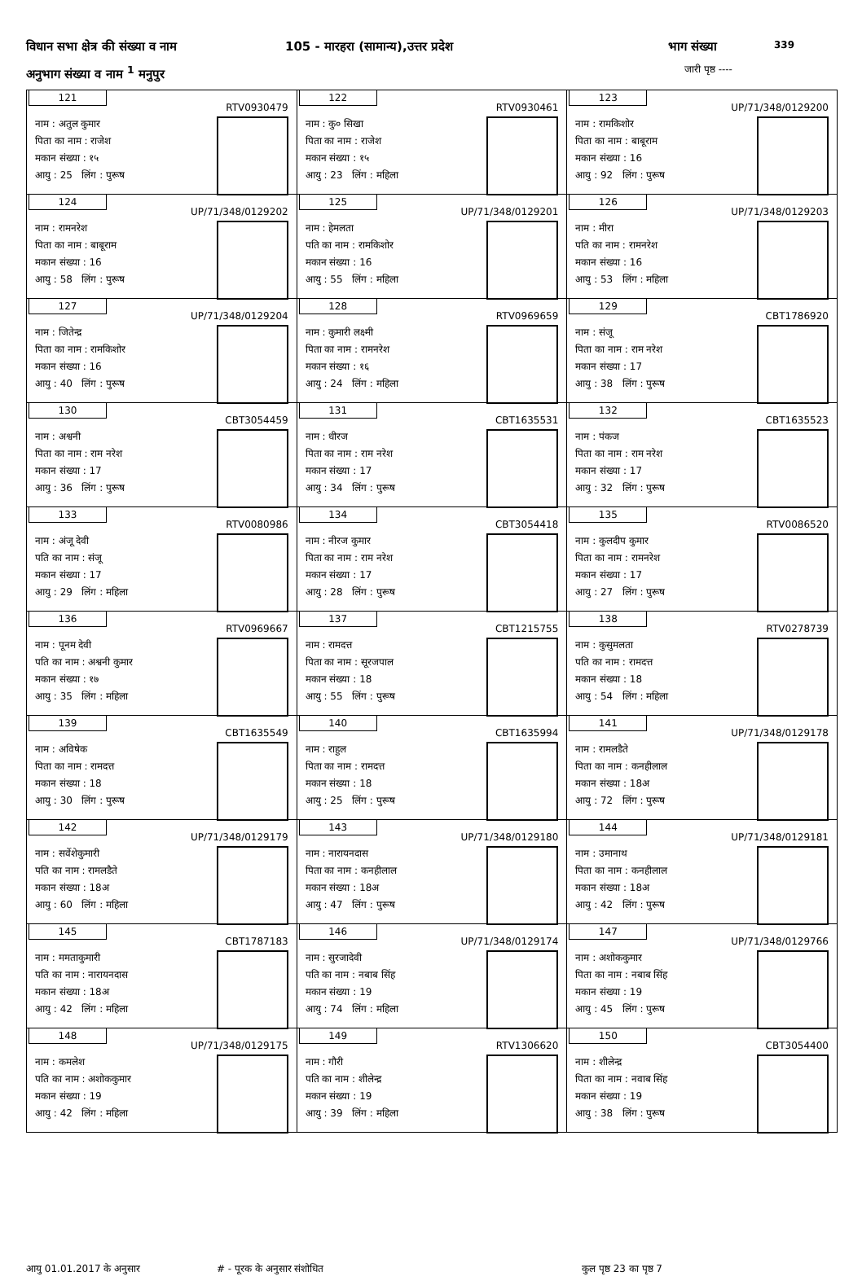विधान सभा क्षेत्र की संख्या व नाम 105 - मारहरा (सामान्य),उत्तर प्रदेश भाग संख्या 339
अनुभाग संख्या व नाम <sup>1</sup> मनुपुर जारी पृष्ठ ----
| 121 RTV0930479 नाम : अतुल कुमार पिता का नाम : राजेश मकान संख्या : १५ आयु : 25 लिंग : पुरूष | 122 RTV0930461 नाम : कु० सिखा पिता का नाम : राजेश मकान संख्या : १५ आयु : 23 लिंग : महिला | 123 UP/71/348/0129200 नाम : रामकिशोर पिता का नाम : बाबूराम मकान संख्या : 16 आयु : 92 लिंग : पुरूष |
| 124 UP/71/348/0129202 नाम : रामनरेश पिता का नाम : बाबूराम मकान संख्या : 16 आयु : 58 लिंग : पुरूष | 125 UP/71/348/0129201 नाम : हेमलता पति का नाम : रामकिशोर मकान संख्या : 16 आयु : 55 लिंग : महिला | 126 UP/71/348/0129203 नाम : मीरा पति का नाम : रामनरेश मकान संख्या : 16 आयु : 53 लिंग : महिला |
| 127 UP/71/348/0129204 नाम : जितेन्द्र पिता का नाम : रामकिशोर मकान संख्या : 16 आयु : 40 लिंग : पुरूष | 128 RTV0969659 नाम : कुमारी लक्ष्मी पिता का नाम : रामनरेश मकान संख्या : १६ आयु : 24 लिंग : महिला | 129 CBT1786920 नाम : संजू पिता का नाम : राम नरेश मकान संख्या : 17 आयु : 38 लिंग : पुरूष |
| 130 CBT3054459 नाम : अश्वनी पिता का नाम : राम नरेश मकान संख्या : 17 आयु : 36 लिंग : पुरूष | 131 CBT1635531 नाम : धीरज पिता का नाम : राम नरेश मकान संख्या : 17 आयु : 34 लिंग : पुरूष | 132 CBT1635523 नाम : पंकज पिता का नाम : राम नरेश मकान संख्या : 17 आयु : 32 लिंग : पुरूष |
| 133 RTV0080986 नाम : अंजू देवी पति का नाम : संजू मकान संख्या : 17 आयु : 29 लिंग : महिला | 134 CBT3054418 नाम : नीरज कुमार पिता का नाम : राम नरेश मकान संख्या : 17 आयु : 28 लिंग : पुरूष | 135 RTV0086520 नाम : कुलदीप कुमार पिता का नाम : रामनरेश मकान संख्या : 17 आयु : 27 लिंग : पुरूष |
| 136 RTV0969667 नाम : पूनम देवी पति का नाम : अश्वनी कुमार मकान संख्या : १७ आयु : 35 लिंग : महिला | 137 CBT1215755 नाम : रामदत्त पिता का नाम : सूरजपाल मकान संख्या : 18 आयु : 55 लिंग : पुरूष | 138 RTV0278739 नाम : कुसुमलता पति का नाम : रामदत्त मकान संख्या : 18 आयु : 54 लिंग : महिला |
| 139 CBT1635549 नाम : अविषेक पिता का नाम : रामदत्त मकान संख्या : 18 आयु : 30 लिंग : पुरूष | 140 CBT1635994 नाम : राहुल पिता का नाम : रामदत्त मकान संख्या : 18 आयु : 25 लिंग : पुरूष | 141 UP/71/348/0129178 नाम : रामलडैते पिता का नाम : कनहीलाल मकान संख्या : 18अ आयु : 72 लिंग : पुरूष |
| 142 UP/71/348/0129179 नाम : सर्वेशेकुमारी पति का नाम : रामलडैते मकान संख्या : 18अ आयु : 60 लिंग : महिला | 143 UP/71/348/0129180 नाम : नारायनदास पिता का नाम : कनहीलाल मकान संख्या : 18अ आयु : 47 लिंग : पुरूष | 144 UP/71/348/0129181 नाम : उमानाथ पिता का नाम : कनहीलाल मकान संख्या : 18अ आयु : 42 लिंग : पुरूष |
| 145 CBT1787183 नाम : ममताकुमारी पति का नाम : नारायनदास मकान संख्या : 18अ आयु : 42 लिंग : महिला | 146 UP/71/348/0129174 नाम : सुरजादेवी पति का नाम : नबाब सिंह मकान संख्या : 19 आयु : 74 लिंग : महिला | 147 UP/71/348/0129766 नाम : अशोककुमार पिता का नाम : नबाब सिंह मकान संख्या : 19 आयु : 45 लिंग : पुरूष |
| 148 UP/71/348/0129175 नाम : कमलेश पति का नाम : अशोककुमार मकान संख्या : 19 आयु : 42 लिंग : महिला | 149 RTV1306620 नाम : गौरी पति का नाम : शीलेन्द्र मकान संख्या : 19 आयु : 39 लिंग : महिला | 150 CBT3054400 नाम : शीलेन्द्र पिता का नाम : नवाब सिंह मकान संख्या : 19 आयु : 38 लिंग : पुरूष |
आयु 01.01.2017 के अनुसार # - पूरक के अनुसार संशोधित कुल पृष्ठ 23 का पृष्ठ 7